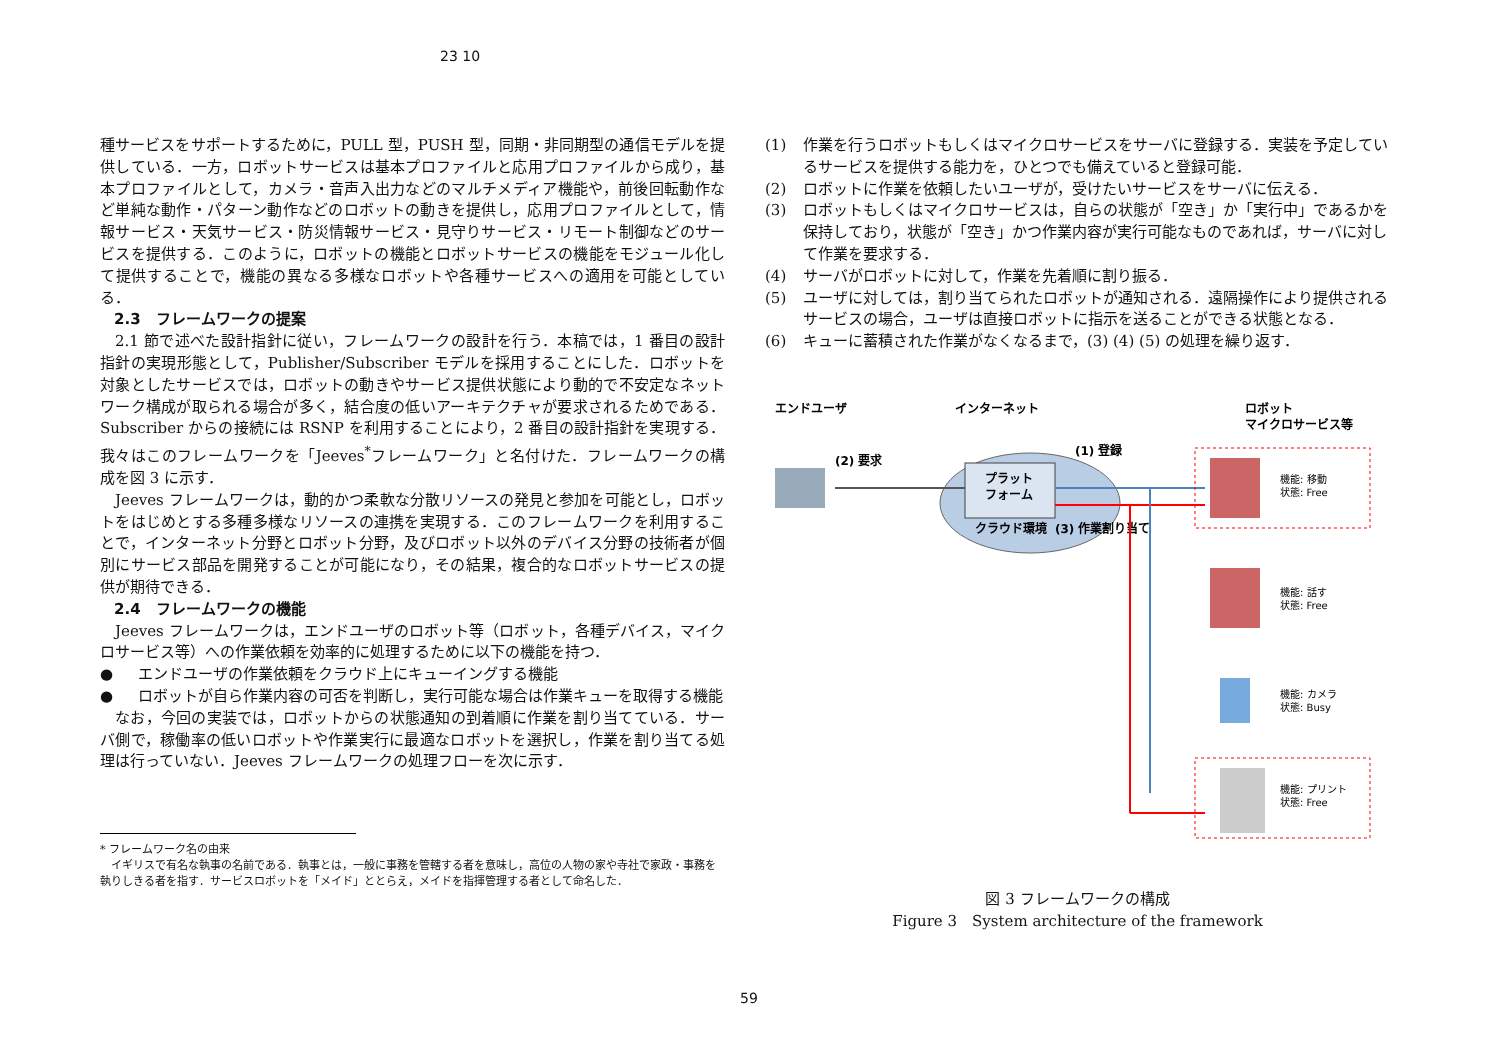23 10
種サービスをサポートするために，PULL 型，PUSH 型，同期・非同期型の通信モデルを提供している．一方，ロボットサービスは基本プロファイルと応用プロファイルから成り，基本プロファイルとして，カメラ・音声入出力などのマルチメディア機能や，前後回転動作など単純な動作・パターン動作などのロボットの動きを提供し，応用プロファイルとして，情報サービス・天気サービス・防災情報サービス・見守りサービス・リモート制御などのサービスを提供する．このように，ロボットの機能とロボットサービスの機能をモジュール化して提供することで，機能の異なる多様なロボットや各種サービスへの適用を可能としている．
2.3　フレームワークの提案
2.1 節で述べた設計指針に従い，フレームワークの設計を行う．本稿では，1 番目の設計指針の実現形態として，Publisher/Subscriber モデルを採用することにした．ロボットを対象としたサービスでは，ロボットの動きやサービス提供状態により動的で不安定なネットワーク構成が取られる場合が多く，結合度の低いアーキテクチャが要求されるためである．Subscriber からの接続には RSNP を利用することにより，2 番目の設計指針を実現する．我々はこのフレームワークを「Jeeves<sup>*</sup>フレームワーク」と名付けた．フレームワークの構成を図 3 に示す．
Jeeves フレームワークは，動的かつ柔軟な分散リソースの発見と参加を可能とし，ロボットをはじめとする多種多様なリソースの連携を実現する．このフレームワークを利用することで，インターネット分野とロボット分野，及びロボット以外のデバイス分野の技術者が個別にサービス部品を開発することが可能になり，その結果，複合的なロボットサービスの提供が期待できる．
2.4　フレームワークの機能
Jeeves フレームワークは，エンドユーザのロボット等（ロボット，各種デバイス，マイクロサービス等）への作業依頼を効率的に処理するために以下の機能を持つ．
● エンドユーザの作業依頼をクラウド上にキューイングする機能
● ロボットが自ら作業内容の可否を判断し，実行可能な場合は作業キューを取得する機能
なお，今回の実装では，ロボットからの状態通知の到着順に作業を割り当てている．サーバ側で，稼働率の低いロボットや作業実行に最適なロボットを選択し，作業を割り当てる処理は行っていない．Jeeves フレームワークの処理フローを次に示す．
* フレームワーク名の由来
　イギリスで有名な執事の名前である．執事とは，一般に事務を管轄する者を意味し，高位の人物の家や寺社で家政・事務を執りしきる者を指す．サービスロボットを「メイド」ととらえ，メイドを指揮管理する者として命名した．
(1) 作業を行うロボットもしくはマイクロサービスをサーバに登録する．実装を予定しているサービスを提供する能力を，ひとつでも備えていると登録可能．
(2) ロボットに作業を依頼したいユーザが，受けたいサービスをサーバに伝える．
(3) ロボットもしくはマイクロサービスは，自らの状態が「空き」か「実行中」であるかを保持しており，状態が「空き」かつ作業内容が実行可能なものであれば，サーバに対して作業を要求する．
(4) サーバがロボットに対して，作業を先着順に割り振る．
(5) ユーザに対しては，割り当てられたロボットが通知される．遠隔操作により提供されるサービスの場合，ユーザは直接ロボットに指示を送ることができる状態となる．
(6) キューに蓄積された作業がなくなるまで，(3) (4) (5) の処理を繰り返す．
エンドユーザ
インターネット
ロボット
マイクロサービス等
プラット
フォーム
クラウド環境
(2) 要求
(1) 登録
(3) 作業割り当て
機能: 移動
状態: Free
機能: 話す
状態: Free
機能: カメラ
状態: Busy
機能: プリント
状態: Free
図 3 フレームワークの構成
Figure 3　System architecture of the framework
59